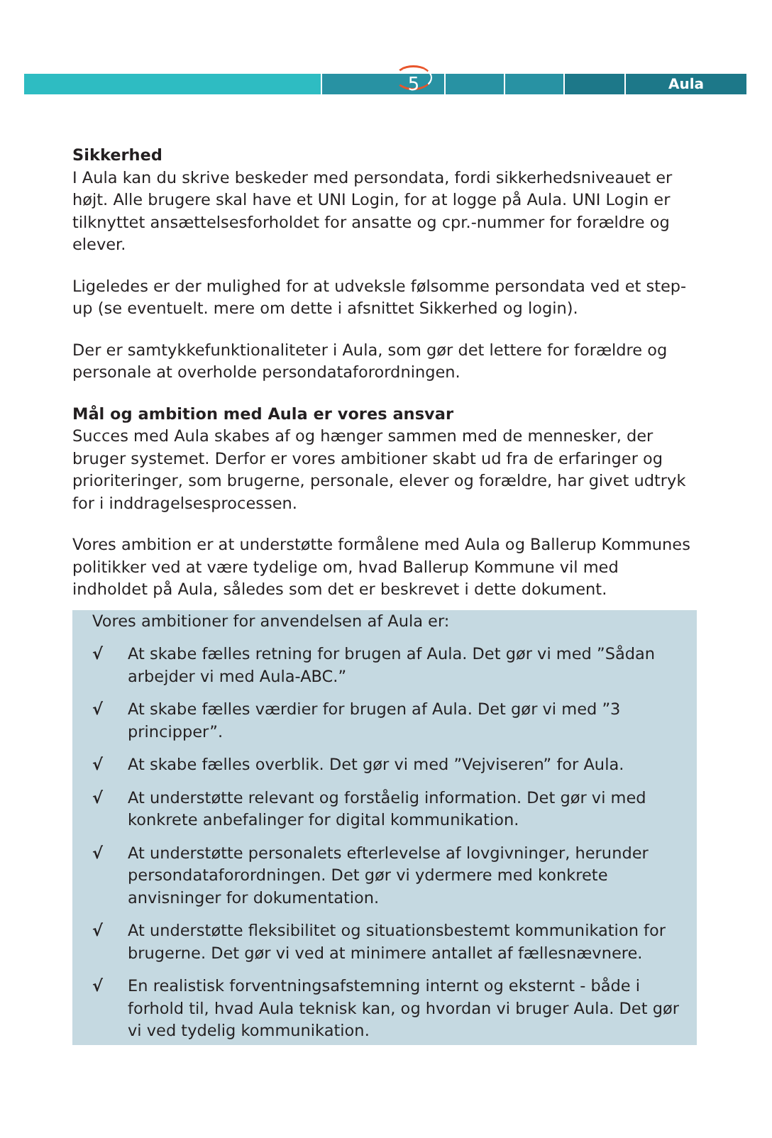Aula
5
Sikkerhed
I Aula kan du skrive beskeder med persondata, fordi sikkerhedsniveauet er højt. Alle brugere skal have et UNI Login, for at logge på Aula. UNI Login er tilknyttet ansættelsesforholdet for ansatte og cpr.-nummer for forældre og elever.
Ligeledes er der mulighed for at udveksle følsomme persondata ved et step-up (se eventuelt. mere om dette i afsnittet Sikkerhed og login).
Der er samtykkefunktionaliteter i Aula, som gør det lettere for forældre og personale at overholde persondataforordningen.
Mål og ambition med Aula er vores ansvar
Succes med Aula skabes af og hænger sammen med de mennesker, der bruger systemet. Derfor er vores ambitioner skabt ud fra de erfaringer og prioriteringer, som brugerne, personale, elever og forældre, har givet udtryk for i inddragelsesprocessen.
Vores ambition er at understøtte formålene med Aula og Ballerup Kommunes politikker ved at være tydelige om, hvad Ballerup Kommune vil med indholdet på Aula, således som det er beskrevet i dette dokument.
Vores ambitioner for anvendelsen af Aula er:
√ At skabe fælles retning for brugen af Aula. Det gør vi med ”Sådan arbejder vi med Aula-ABC.”
√ At skabe fælles værdier for brugen af Aula. Det gør vi med ”3 principper”.
√ At skabe fælles overblik. Det gør vi med ”Vejviseren” for Aula.
√ At understøtte relevant og forståelig information. Det gør vi med konkrete anbefalinger for digital kommunikation.
√ At understøtte personalets efterlevelse af lovgivninger, herunder persondataforordningen. Det gør vi ydermere med konkrete anvisninger for dokumentation.
√ At understøtte fleksibilitet og situationsbestemt kommunikation for brugerne. Det gør vi ved at minimere antallet af fællesnævnere.
√ En realistisk forventningsafstemning internt og eksternt - både i forhold til, hvad Aula teknisk kan, og hvordan vi bruger Aula. Det gør vi ved tydelig kommunikation.